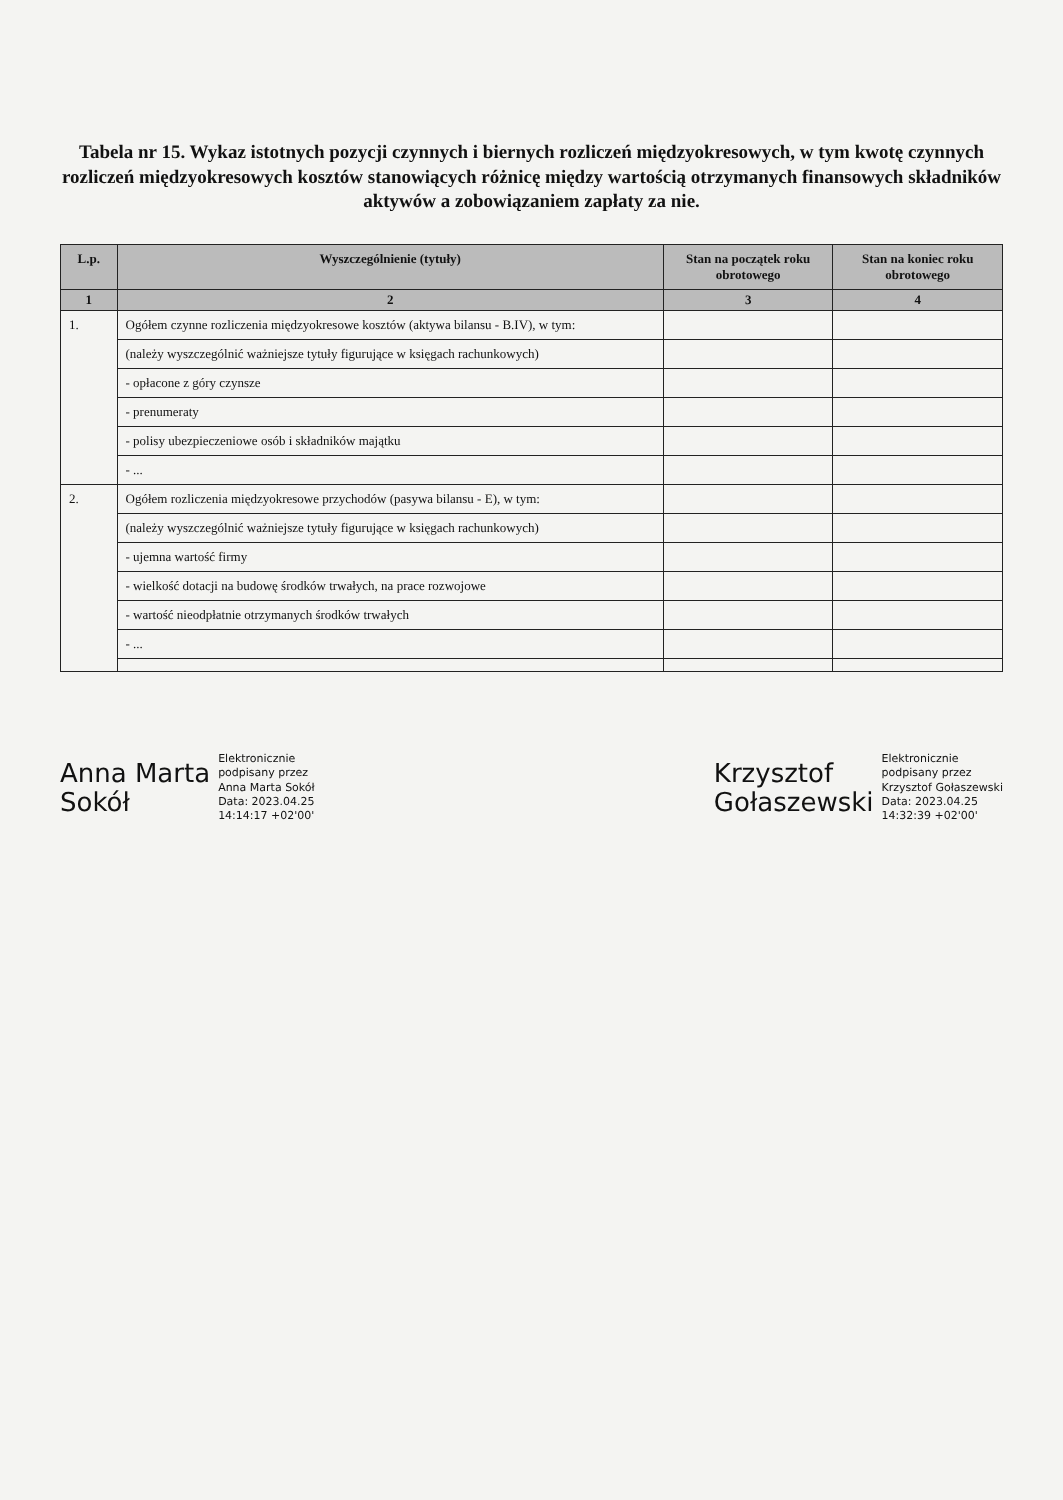Tabela nr 15. Wykaz istotnych pozycji czynnych i biernych rozliczeń międzyokresowych, w tym kwotę czynnych rozliczeń międzyokresowych kosztów stanowiących różnicę między wartością otrzymanych finansowych składników aktywów a zobowiązaniem zapłaty za nie.
| L.p. | Wyszczególnienie (tytuły) | Stan na początek roku obrotowego | Stan na koniec roku obrotowego |
| --- | --- | --- | --- |
| 1 | 2 | 3 | 4 |
| 1. | Ogółem czynne rozliczenia międzyokresowe kosztów (aktywa bilansu - B.IV), w tym: | | |
| | (należy wyszczególnić ważniejsze tytuły figurujące w księgach rachunkowych) | | |
| | - opłacone z góry czynsze | | |
| | - prenumeraty | | |
| | - polisy ubezpieczeniowe osób i składników majątku | | |
| | - ... | | |
| 2. | Ogółem rozliczenia międzyokresowe przychodów (pasywa bilansu - E), w tym: | | |
| | (należy wyszczególnić ważniejsze tytuły figurujące w księgach rachunkowych) | | |
| | - ujemna wartość firmy | | |
| | - wielkość dotacji na budowę środków trwałych, na prace rozwojowe | | |
| | - wartość nieodpłatnie otrzymanych środków trwałych | | |
| | - ... | | |
Anna Marta
Sokół
Elektronicznie
podpisany przez
Anna Marta Sokół
Data: 2023.04.25
14:14:17 +02'00'
Krzysztof
Gołaszewski
Elektronicznie
podpisany przez
Krzysztof Gołaszewski
Data: 2023.04.25
14:32:39 +02'00'